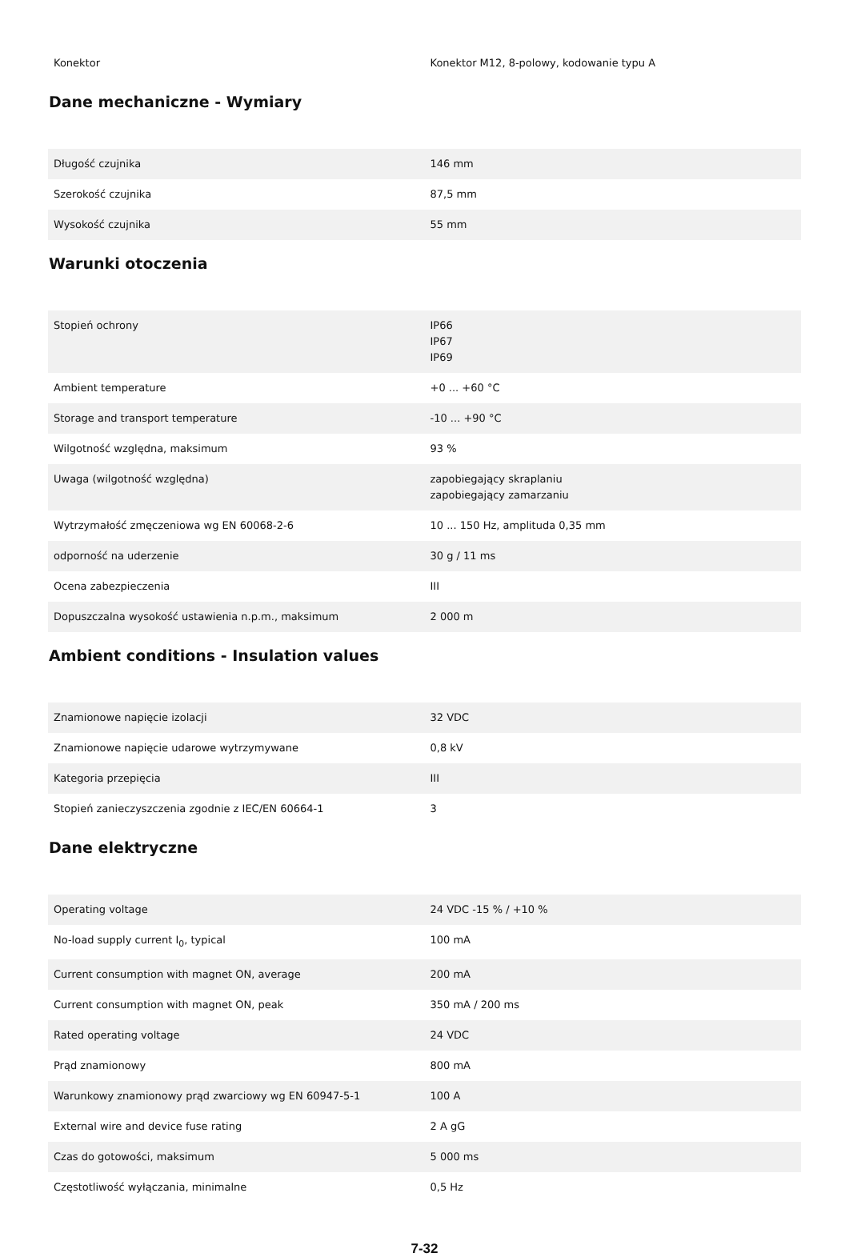| Konektor | Konektor M12, 8-polowy, kodowanie typu A |
Dane mechaniczne - Wymiary
| Długość czujnika | 146 mm |
| Szerokość czujnika | 87,5 mm |
| Wysokość czujnika | 55 mm |
Warunki otoczenia
| Stopień ochrony | IP66 IP67 IP69 |
| Ambient temperature | +0 ... +60 °C |
| Storage and transport temperature | -10 ... +90 °C |
| Wilgotność względna, maksimum | 93 % |
| Uwaga (wilgotność względna) | zapobiegający skraplaniu zapobiegający zamarzaniu |
| Wytrzymałość zmęczeniowa wg EN 60068-2-6 | 10 ... 150 Hz, amplituda 0,35 mm |
| odporność na uderzenie | 30 g / 11 ms |
| Ocena zabezpieczenia | III |
| Dopuszczalna wysokość ustawienia n.p.m., maksimum | 2 000 m |
Ambient conditions - Insulation values
| Znamionowe napięcie izolacji | 32 VDC |
| Znamionowe napięcie udarowe wytrzymywane | 0,8 kV |
| Kategoria przepięcia | III |
| Stopień zanieczyszczenia zgodnie z IEC/EN 60664-1 | 3 |
Dane elektryczne
| Operating voltage | 24 VDC -15 % / +10 % |
| No-load supply current I<sub>0</sub>, typical | 100 mA |
| Current consumption with magnet ON, average | 200 mA |
| Current consumption with magnet ON, peak | 350 mA / 200 ms |
| Rated operating voltage | 24 VDC |
| Prąd znamionowy | 800 mA |
| Warunkowy znamionowy prąd zwarciowy wg EN 60947-5-1 | 100 A |
| External wire and device fuse rating | 2 A gG |
| Czas do gotowości, maksimum | 5 000 ms |
| Częstotliwość wyłączania, minimalne | 0,5 Hz |
7-32